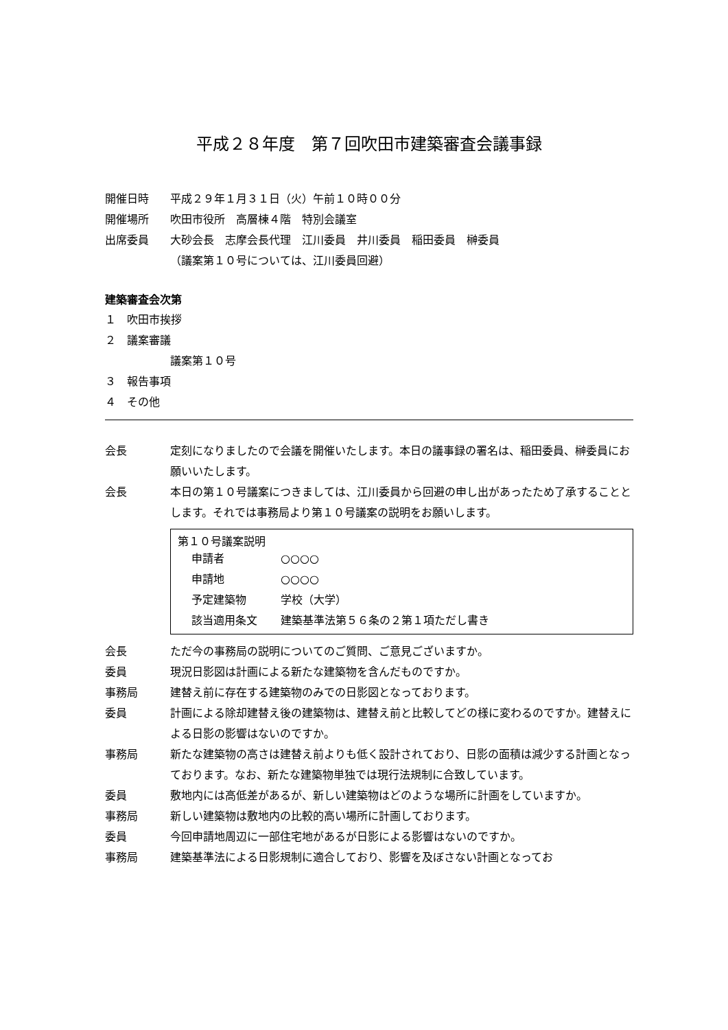平成２８年度　第７回吹田市建築審査会議事録
開催日時 平成２９年１月３１日（火）午前１０時００分
開催場所 吹田市役所　高層棟４階　特別会議室
出席委員 大砂会長　志摩会長代理　江川委員　井川委員　稲田委員　榊委員
（議案第１０号については、江川委員回避）
建築審査会次第
１　吹田市挨拶
２　議案審議
議案第１０号
３　報告事項
４　その他
会長 定刻になりましたので会議を開催いたします。本日の議事録の署名は、稲田委員、榊委員にお願いいたします。
会長 本日の第１０号議案につきましては、江川委員から回避の申し出があったため了承することとします。それでは事務局より第１０号議案の説明をお願いします。
第１０号議案説明
| 申請者 | ○○○○ |
| 申請地 | ○○○○ |
| 予定建築物 | 学校（大学） |
| 該当適用条文 | 建築基準法第５６条の２第１項ただし書き |
会長 ただ今の事務局の説明についてのご質問、ご意見ございますか。
委員 現況日影図は計画による新たな建築物を含んだものですか。
事務局 建替え前に存在する建築物のみでの日影図となっております。
委員 計画による除却建替え後の建築物は、建替え前と比較してどの様に変わるのですか。建替えによる日影の影響はないのですか。
事務局 新たな建築物の高さは建替え前よりも低く設計されており、日影の面積は減少する計画となっております。なお、新たな建築物単独では現行法規制に合致しています。
委員 敷地内には高低差があるが、新しい建築物はどのような場所に計画をしていますか。
事務局 新しい建築物は敷地内の比較的高い場所に計画しております。
委員 今回申請地周辺に一部住宅地があるが日影による影響はないのですか。
事務局 建築基準法による日影規制に適合しており、影響を及ぼさない計画となってお